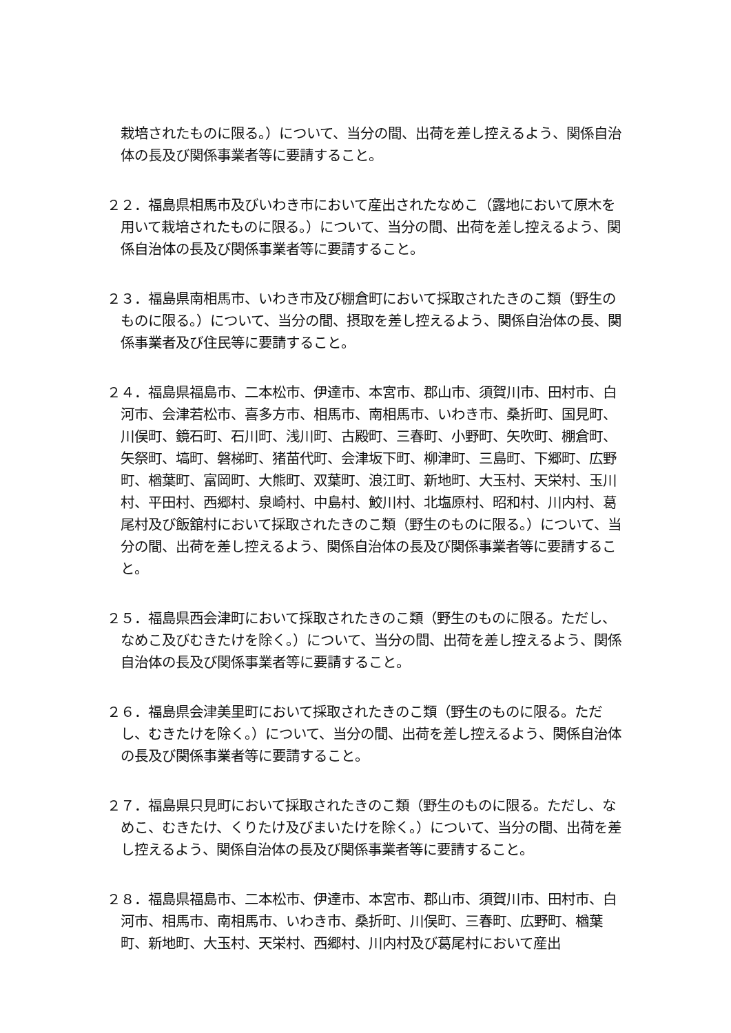栽培されたものに限る。）について、当分の間、出荷を差し控えるよう、関係自治体の長及び関係事業者等に要請すること。
２２．福島県相馬市及びいわき市において産出されたなめこ（露地において原木を用いて栽培されたものに限る。）について、当分の間、出荷を差し控えるよう、関係自治体の長及び関係事業者等に要請すること。
２３．福島県南相馬市、いわき市及び棚倉町において採取されたきのこ類（野生のものに限る。）について、当分の間、摂取を差し控えるよう、関係自治体の長、関係事業者及び住民等に要請すること。
２４．福島県福島市、二本松市、伊達市、本宮市、郡山市、須賀川市、田村市、白河市、会津若松市、喜多方市、相馬市、南相馬市、いわき市、桑折町、国見町、川俣町、鏡石町、石川町、浅川町、古殿町、三春町、小野町、矢吹町、棚倉町、矢祭町、塙町、磐梯町、猪苗代町、会津坂下町、柳津町、三島町、下郷町、広野町、楢葉町、富岡町、大熊町、双葉町、浪江町、新地町、大玉村、天栄村、玉川村、平田村、西郷村、泉崎村、中島村、鮫川村、北塩原村、昭和村、川内村、葛尾村及び飯舘村において採取されたきのこ類（野生のものに限る。）について、当分の間、出荷を差し控えるよう、関係自治体の長及び関係事業者等に要請すること。
２５．福島県西会津町において採取されたきのこ類（野生のものに限る。ただし、なめこ及びむきたけを除く。）について、当分の間、出荷を差し控えるよう、関係自治体の長及び関係事業者等に要請すること。
２６．福島県会津美里町において採取されたきのこ類（野生のものに限る。ただし、むきたけを除く。）について、当分の間、出荷を差し控えるよう、関係自治体の長及び関係事業者等に要請すること。
２７．福島県只見町において採取されたきのこ類（野生のものに限る。ただし、なめこ、むきたけ、くりたけ及びまいたけを除く。）について、当分の間、出荷を差し控えるよう、関係自治体の長及び関係事業者等に要請すること。
２８．福島県福島市、二本松市、伊達市、本宮市、郡山市、須賀川市、田村市、白河市、相馬市、南相馬市、いわき市、桑折町、川俣町、三春町、広野町、楢葉町、新地町、大玉村、天栄村、西郷村、川内村及び葛尾村において産出